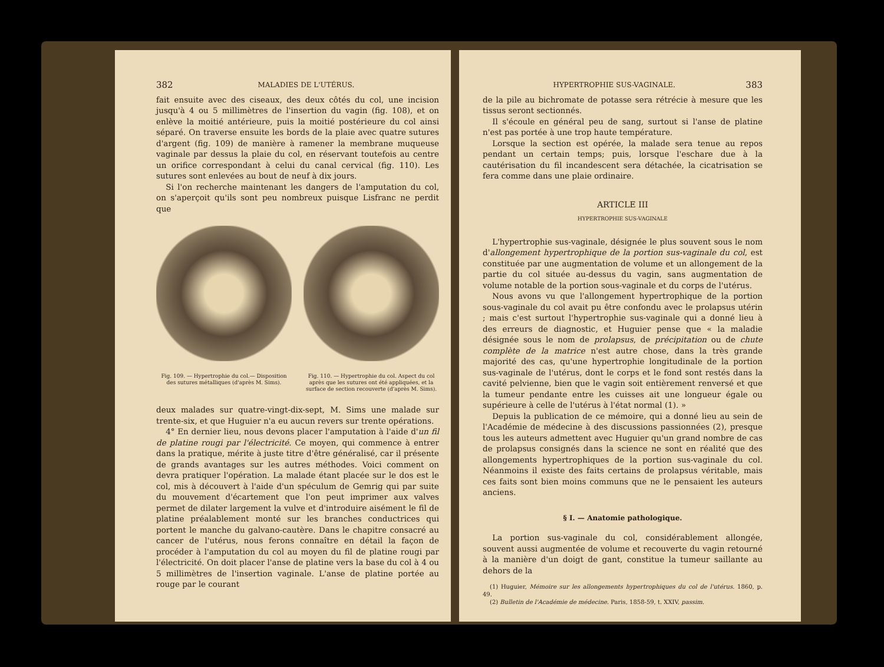382 MALADIES DE L'UTÉRUS.
fait ensuite avec des ciseaux, des deux côtés du col, une incision jusqu'à 4 ou 5 millimètres de l'insertion du vagin (fig. 108), et on enlève la moitié antérieure, puis la moitié postérieure du col ainsi séparé. On traverse ensuite les bords de la plaie avec quatre sutures d'argent (fig. 109) de manière à ramener la membrane muqueuse vaginale par dessus la plaie du col, en réservant toutefois au centre un orifice correspondant à celui du canal cervical (fig. 110). Les sutures sont enlevées au bout de neuf à dix jours.
Si l'on recherche maintenant les dangers de l'amputation du col, on s'aperçoit qu'ils sont peu nombreux puisque Lisfranc ne perdit que
Fig. 109. — Hypertrophie du col.— Disposition des sutures métalliques (d'après M. Sims).
Fig. 110. — Hypertrophie du col. Aspect du col après que les sutures ont été appliquées, et la surface de section recouverte (d'après M. Sims).
deux malades sur quatre-vingt-dix-sept, M. Sims une malade sur trente-six, et que Huguier n'a eu aucun revers sur trente opérations.
4° En dernier lieu, nous devons placer l'amputation à l'aide d'un fil de platine rougi par l'électricité. Ce moyen, qui commence à entrer dans la pratique, mérite à juste titre d'être généralisé, car il présente de grands avantages sur les autres méthodes. Voici comment on devra pratiquer l'opération. La malade étant placée sur le dos est le col, mis à découvert à l'aide d'un spéculum de Gemrig qui par suite du mouvement d'écartement que l'on peut imprimer aux valves permet de dilater largement la vulve et d'introduire aisément le fil de platine préalablement monté sur les branches conductrices qui portent le manche du galvano-cautère. Dans le chapitre consacré au cancer de l'utérus, nous ferons connaître en détail la façon de procéder à l'amputation du col au moyen du fil de platine rougi par l'électricité. On doit placer l'anse de platine vers la base du col à 4 ou 5 millimètres de l'insertion vaginale. L'anse de platine portée au rouge par le courant
HYPERTROPHIE SUS-VAGINALE. 383
de la pile au bichromate de potasse sera rétrécie à mesure que les tissus seront sectionnés.
Il s'écoule en général peu de sang, surtout si l'anse de platine n'est pas portée à une trop haute température.
Lorsque la section est opérée, la malade sera tenue au repos pendant un certain temps; puis, lorsque l'eschare due à la cautérisation du fil incandescent sera détachée, la cicatrisation se fera comme dans une plaie ordinaire.
ARTICLE III
HYPERTROPHIE SUS-VAGINALE
L'hypertrophie sus-vaginale, désignée le plus souvent sous le nom d'allongement hypertrophique de la portion sus-vaginale du col, est constituée par une augmentation de volume et un allongement de la partie du col située au-dessus du vagin, sans augmentation de volume notable de la portion sous-vaginale et du corps de l'utérus.
Nous avons vu que l'allongement hypertrophique de la portion sous-vaginale du col avait pu être confondu avec le prolapsus utérin ; mais c'est surtout l'hypertrophie sus-vaginale qui a donné lieu à des erreurs de diagnostic, et Huguier pense que « la maladie désignée sous le nom de prolapsus, de précipitation ou de chute complète de la matrice n'est autre chose, dans la très grande majorité des cas, qu'une hypertrophie longitudinale de la portion sus-vaginale de l'utérus, dont le corps et le fond sont restés dans la cavité pelvienne, bien que le vagin soit entièrement renversé et que la tumeur pendante entre les cuisses ait une longueur égale ou supérieure à celle de l'utérus à l'état normal (1). »
Depuis la publication de ce mémoire, qui a donné lieu au sein de l'Académie de médecine à des discussions passionnées (2), presque tous les auteurs admettent avec Huguier qu'un grand nombre de cas de prolapsus consignés dans la science ne sont en réalité que des allongements hypertrophiques de la portion sus-vaginale du col. Néanmoins il existe des faits certains de prolapsus véritable, mais ces faits sont bien moins communs que ne le pensaient les auteurs anciens.
§ I. — Anatomie pathologique.
La portion sus-vaginale du col, considérablement allongée, souvent aussi augmentée de volume et recouverte du vagin retourné à la manière d'un doigt de gant, constitue la tumeur saillante au dehors de la
(1) Huguier, Mémoire sur les allongements hypertrophiques du col de l'utérus. 1860, p. 49.
(2) Bulletin de l'Académie de médecine. Paris, 1858-59, t. XXIV, passim.